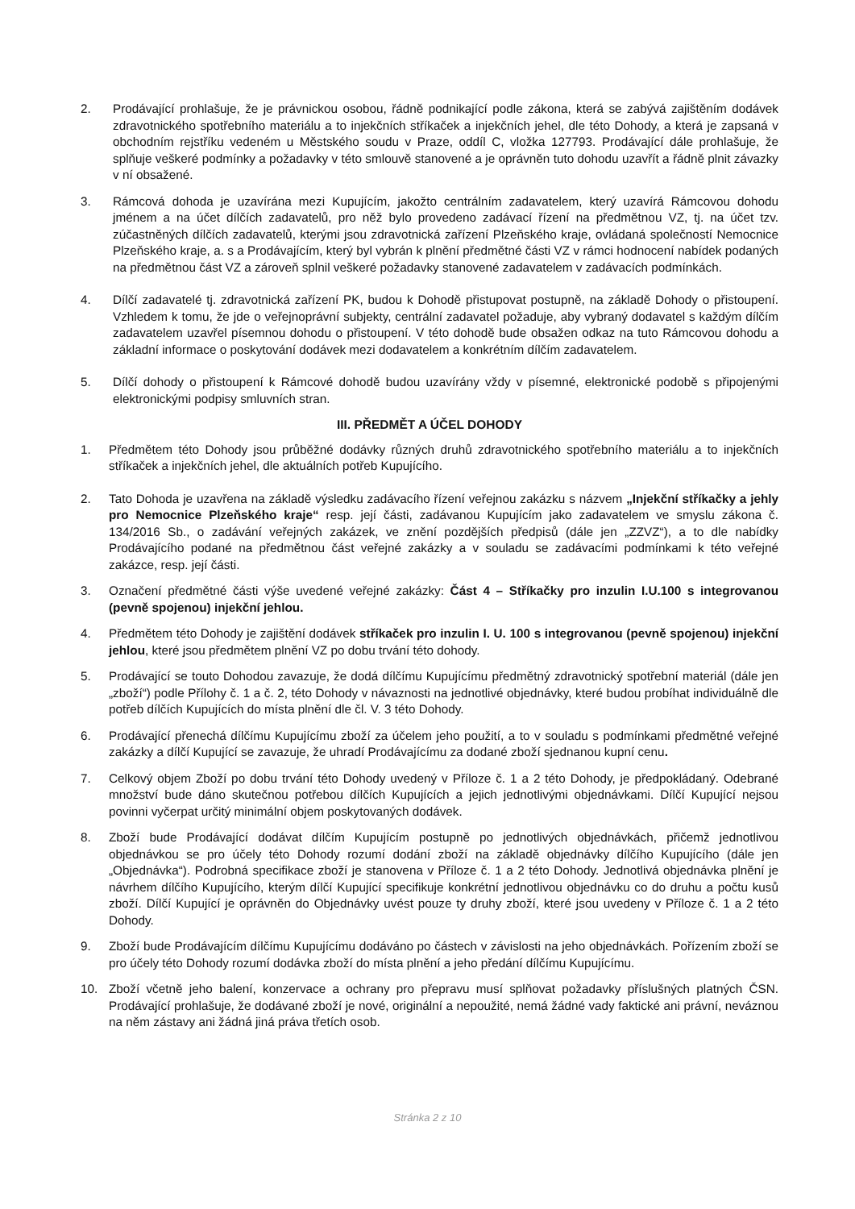2. Prodávající prohlašuje, že je právnickou osobou, řádně podnikající podle zákona, která se zabývá zajištěním dodávek zdravotnického spotřebního materiálu a to injekčních stříkaček a injekčních jehel, dle této Dohody, a která je zapsaná v obchodním rejstříku vedeném u Městského soudu v Praze, oddíl C, vložka 127793. Prodávající dále prohlašuje, že splňuje veškeré podmínky a požadavky v této smlouvě stanovené a je oprávněn tuto dohodu uzavřít a řádně plnit závazky v ní obsažené.
3. Rámcová dohoda je uzavírána mezi Kupujícím, jakožto centrálním zadavatelem, který uzavírá Rámcovou dohodu jménem a na účet dílčích zadavatelů, pro něž bylo provedeno zadávací řízení na předmětnou VZ, tj. na účet tzv. zúčastněných dílčích zadavatelů, kterými jsou zdravotnická zařízení Plzeňského kraje, ovládaná společností Nemocnice Plzeňského kraje, a. s a Prodávajícím, který byl vybrán k plnění předmětné části VZ v rámci hodnocení nabídek podaných na předmětnou část VZ a zároveň splnil veškeré požadavky stanovené zadavatelem v zadávacích podmínkách.
4. Dílčí zadavatelé tj. zdravotnická zařízení PK, budou k Dohodě přistupovat postupně, na základě Dohody o přistoupení. Vzhledem k tomu, že jde o veřejnoprávní subjekty, centrální zadavatel požaduje, aby vybraný dodavatel s každým dílčím zadavatelem uzavřel písemnou dohodu o přistoupení. V této dohodě bude obsažen odkaz na tuto Rámcovou dohodu a základní informace o poskytování dodávek mezi dodavatelem a konkrétním dílčím zadavatelem.
5. Dílčí dohody o přistoupení k Rámcové dohodě budou uzavírány vždy v písemné, elektronické podobě s připojenými elektronickými podpisy smluvních stran.
III. PŘEDMĚT A ÚČEL DOHODY
1. Předmětem této Dohody jsou průběžné dodávky různých druhů zdravotnického spotřebního materiálu a to injekčních stříkaček a injekčních jehel, dle aktuálních potřeb Kupujícího.
2. Tato Dohoda je uzavřena na základě výsledku zadávacího řízení veřejnou zakázku s názvem „Injekční stříkačky a jehly pro Nemocnice Plzeňského kraje“ resp. její části, zadávanou Kupujícím jako zadavatelem ve smyslu zákona č. 134/2016 Sb., o zadávání veřejných zakázek, ve znění pozdějších předpisů (dále jen „ZZVZ“), a to dle nabídky Prodávajícího podané na předmětnou část veřejné zakázky a v souladu se zadávacími podmínkami k této veřejné zakázce, resp. její části.
3. Označení předmětné části výše uvedené veřejné zakázky: Část 4 – Stříkačky pro inzulin I.U.100 s integrovanou (pevně spojenou) injekční jehlou.
4. Předmětem této Dohody je zajištění dodávek stříkaček pro inzulin I. U. 100 s integrovanou (pevně spojenou) injekční jehlou, které jsou předmětem plnění VZ po dobu trvání této dohody.
5. Prodávající se touto Dohodou zavazuje, že dodá dílčímu Kupujícímu předmětný zdravotnický spotřební materiál (dále jen „zboží“) podle Přílohy č. 1 a č. 2, této Dohody v návaznosti na jednotlivé objednávky, které budou probíhat individuálně dle potřeb dílčích Kupujících do místa plnění dle čl. V. 3 této Dohody.
6. Prodávající přenechá dílčímu Kupujícímu zboží za účelem jeho použití, a to v souladu s podmínkami předmětné veřejné zakázky a dílčí Kupující se zavazuje, že uhradí Prodávajícímu za dodané zboží sjednanou kupní cenu.
7. Celkový objem Zboží po dobu trvání této Dohody uvedený v Příloze č. 1 a 2 této Dohody, je předpokládaný. Odebrané množství bude dáno skutečnou potřebou dílčích Kupujících a jejich jednotlivými objednávkami. Dílčí Kupující nejsou povinni vyčerpat určitý minimální objem poskytovaných dodávek.
8. Zboží bude Prodávající dodávat dílčím Kupujícím postupně po jednotlivých objednávkách, přičemž jednotlivou objednávkou se pro účely této Dohody rozumí dodání zboží na základě objednávky dílčího Kupujícího (dále jen „Objednávka“). Podrobná specifikace zboží je stanovena v Příloze č. 1 a 2 této Dohody. Jednotlivá objednávka plnění je návrhem dílčího Kupujícího, kterým dílčí Kupující specifikuje konkrétní jednotlivou objednávku co do druhu a počtu kusů zboží. Dílčí Kupující je oprávněn do Objednávky uvést pouze ty druhy zboží, které jsou uvedeny v Příloze č. 1 a 2 této Dohody.
9. Zboží bude Prodávajícím dílčímu Kupujícímu dodáváno po částech v závislosti na jeho objednávkách. Pořízením zboží se pro účely této Dohody rozumí dodávka zboží do místa plnění a jeho předání dílčímu Kupujícímu.
10. Zboží včetně jeho balení, konzervace a ochrany pro přepravu musí splňovat požadavky příslušných platných ČSN. Prodávající prohlašuje, že dodávané zboží je nové, originální a nepoužité, nemá žádné vady faktické ani právní, neváznou na něm zástavy ani žádná jiná práva třetích osob.
Stránka 2 z 10